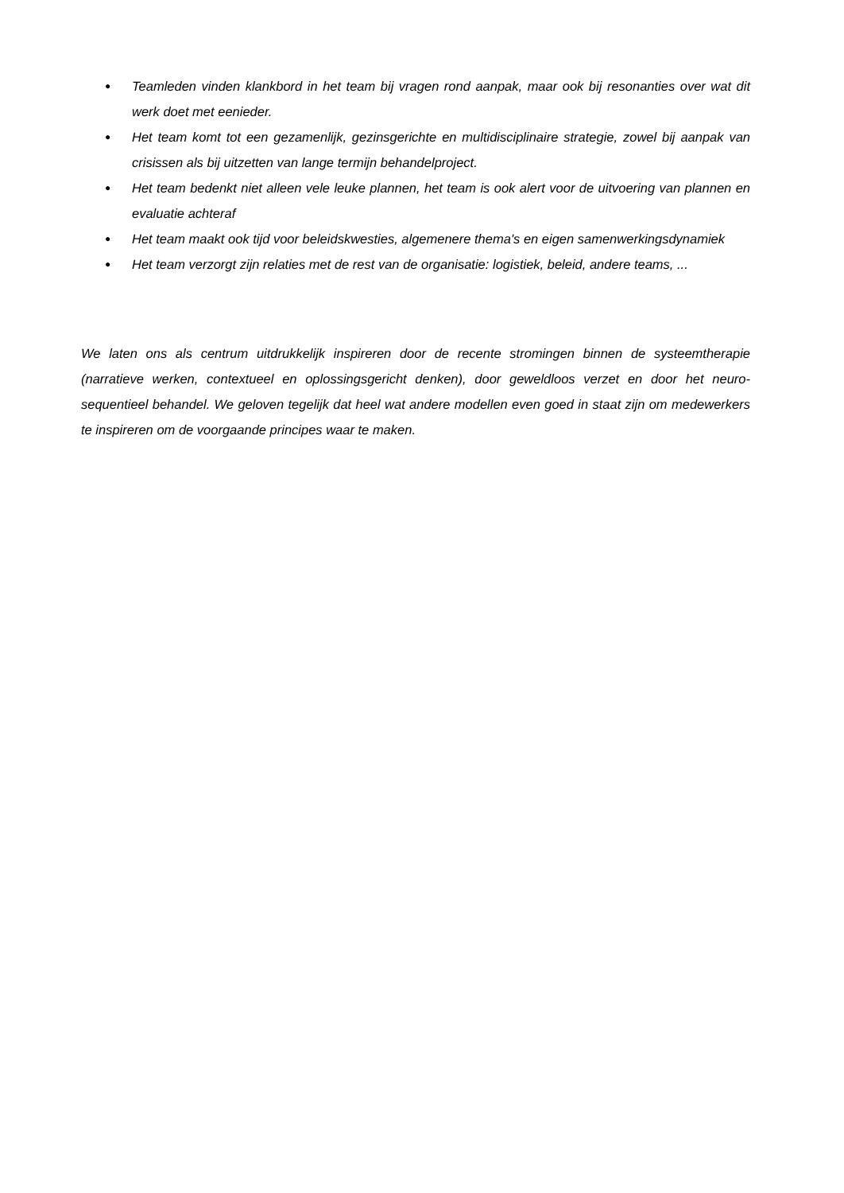● Teamleden vinden klankbord in het team bij vragen rond aanpak, maar ook bij resonanties over wat dit werk doet met eenieder.
● Het team komt tot een gezamenlijk, gezinsgerichte en multidisciplinaire strategie, zowel bij aanpak van crisissen als bij uitzetten van lange termijn behandelproject.
● Het team bedenkt niet alleen vele leuke plannen, het team is ook alert voor de uitvoering van plannen en evaluatie achteraf
● Het team maakt ook tijd voor beleidskwesties, algemenere thema's en eigen samenwerkingsdynamiek
● Het team verzorgt zijn relaties met de rest van de organisatie: logistiek, beleid, andere teams, ...
We laten ons als centrum uitdrukkelijk inspireren door de recente stromingen binnen de systeemtherapie (narratieve werken, contextueel en oplossingsgericht denken), door geweldloos verzet en door het neuro-sequentieel behandel. We geloven tegelijk dat heel wat andere modellen even goed in staat zijn om medewerkers te inspireren om de voorgaande principes waar te maken.